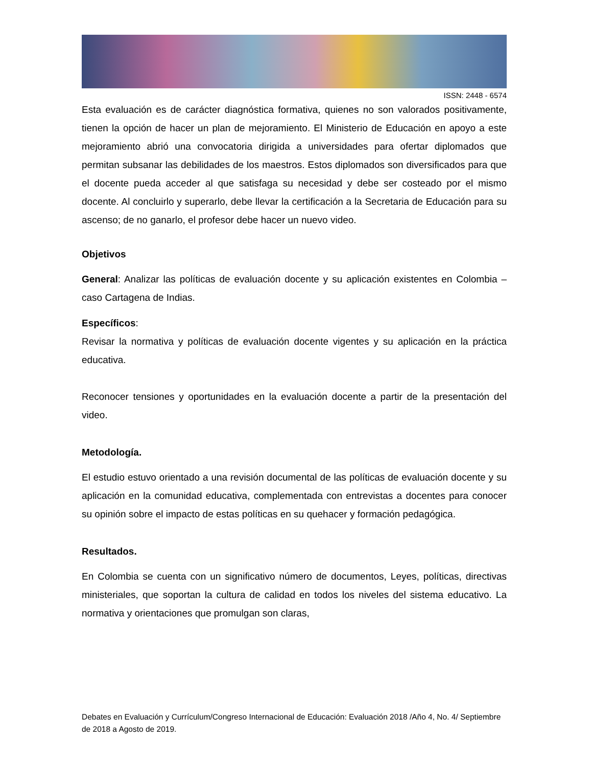ISSN: 2448 - 6574
Esta evaluación es de carácter diagnóstica formativa, quienes no son valorados positivamente, tienen la opción de hacer un plan de mejoramiento. El Ministerio de Educación en apoyo a este mejoramiento abrió una convocatoria dirigida a universidades para ofertar diplomados que permitan subsanar las debilidades de los maestros. Estos diplomados son diversificados para que el docente pueda acceder al que satisfaga su necesidad y debe ser costeado por el mismo docente. Al concluirlo y superarlo, debe llevar la certificación a la Secretaria de Educación para su ascenso; de no ganarlo, el profesor debe hacer un nuevo video.
Objetivos
General: Analizar las políticas de evaluación docente y su aplicación existentes en Colombia – caso Cartagena de Indias.
Específicos:
Revisar la normativa y políticas de evaluación docente vigentes y su aplicación en la práctica educativa.
Reconocer tensiones y oportunidades en la evaluación docente a partir de la presentación del video.
Metodología.
El estudio estuvo orientado a una revisión documental de las políticas de evaluación docente y su aplicación en la comunidad educativa, complementada con entrevistas a docentes para conocer su opinión sobre el impacto de estas políticas en su quehacer y formación pedagógica.
Resultados.
En Colombia se cuenta con un significativo número de documentos, Leyes, políticas, directivas ministeriales, que soportan la cultura de calidad en todos los niveles del sistema educativo. La normativa y orientaciones que promulgan son claras,
Debates en Evaluación y Currículum/Congreso Internacional de Educación: Evaluación 2018 /Año 4, No. 4/ Septiembre de 2018 a Agosto de 2019.